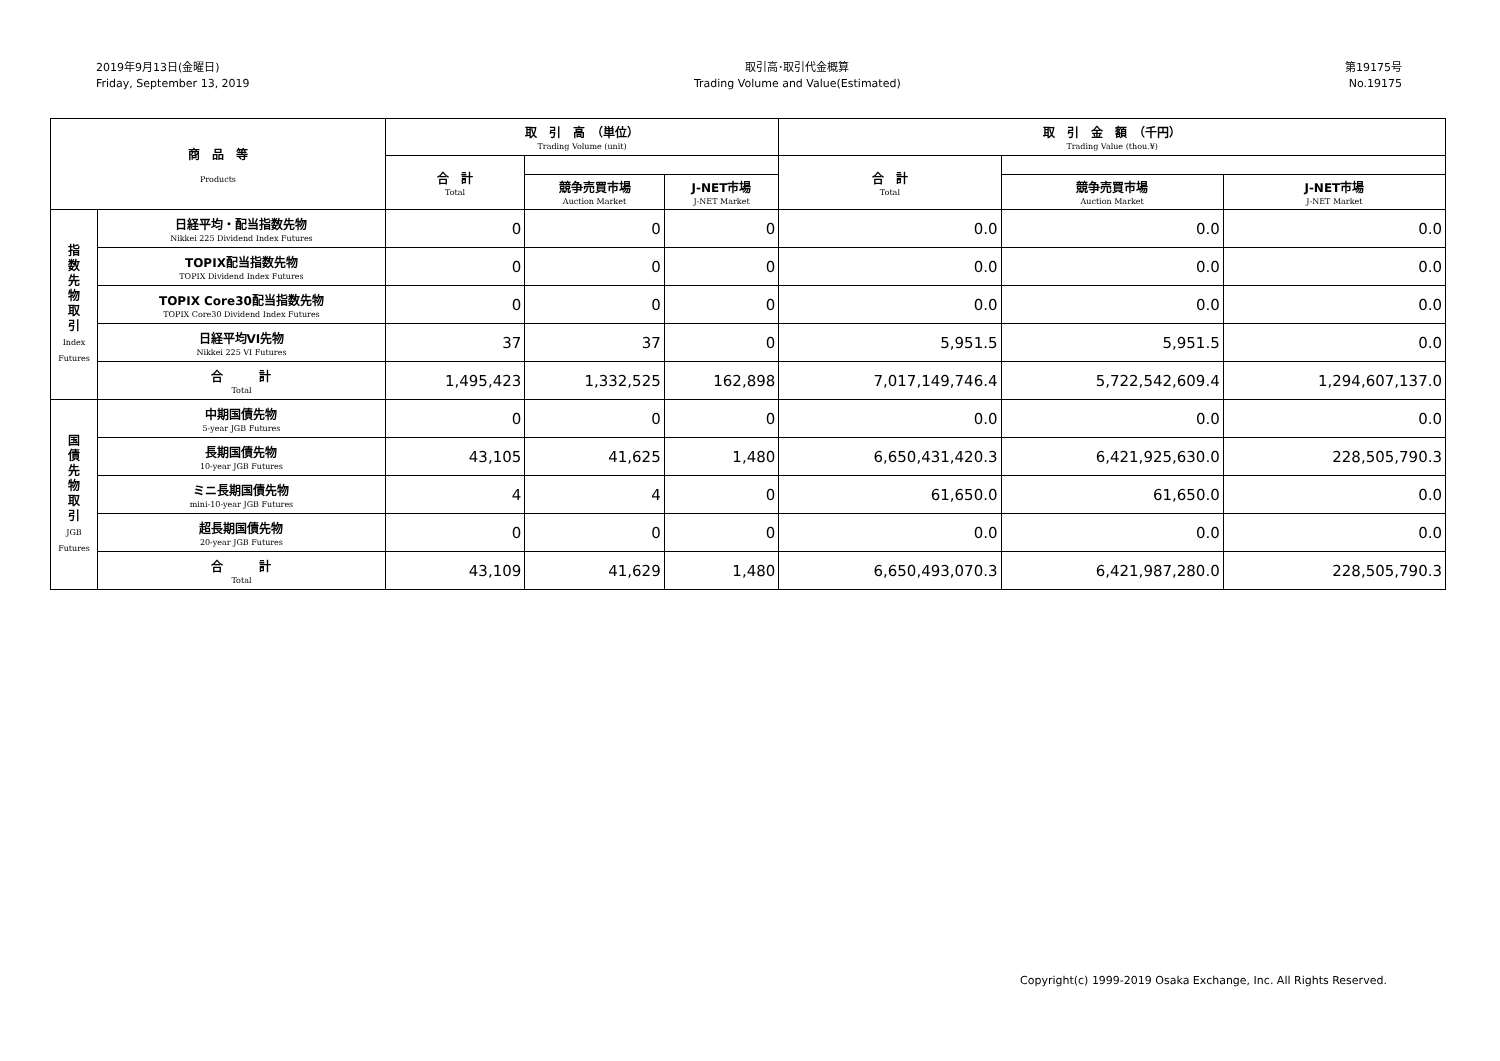2019年9月13日(金曜日)
Friday, September 13, 2019
取引高･取引代金概算
Trading Volume and Value(Estimated)
第19175号
No.19175
| 商 品 等 Products | | 取 引 高 （単位） Trading Volume (unit) | | | 取 引 金 額 （千円） Trading Value (thou.¥) | | |
| --- | --- | --- | --- | --- | --- | --- | --- |
| | | 合 計 Total | | | 合 計 Total | | |
| | | | 競争売買市場 Auction Market | J-NET市場 J-NET Market | | 競争売買市場 Auction Market | J-NET市場 J-NET Market |
| 指 数 先 物 取 引 Index Futures | 日経平均・配当指数先物 Nikkei 225 Dividend Index Futures | 0 | 0 | 0 | 0.0 | 0.0 | 0.0 |
| | TOPIX配当指数先物 TOPIX Dividend Index Futures | 0 | 0 | 0 | 0.0 | 0.0 | 0.0 |
| | TOPIX Core30配当指数先物 TOPIX Core30 Dividend Index Futures | 0 | 0 | 0 | 0.0 | 0.0 | 0.0 |
| | 日経平均VI先物 Nikkei 225 VI Futures | 37 | 37 | 0 | 5,951.5 | 5,951.5 | 0.0 |
| | 合 計 Total | 1,495,423 | 1,332,525 | 162,898 | 7,017,149,746.4 | 5,722,542,609.4 | 1,294,607,137.0 |
| 国 債 先 物 取 引 JGB Futures | 中期国債先物 5-year JGB Futures | 0 | 0 | 0 | 0.0 | 0.0 | 0.0 |
| | 長期国債先物 10-year JGB Futures | 43,105 | 41,625 | 1,480 | 6,650,431,420.3 | 6,421,925,630.0 | 228,505,790.3 |
| | ミニ長期国債先物 mini-10-year JGB Futures | 4 | 4 | 0 | 61,650.0 | 61,650.0 | 0.0 |
| | 超長期国債先物 20-year JGB Futures | 0 | 0 | 0 | 0.0 | 0.0 | 0.0 |
| | 合 計 Total | 43,109 | 41,629 | 1,480 | 6,650,493,070.3 | 6,421,987,280.0 | 228,505,790.3 |
Copyright(c) 1999-2019 Osaka Exchange, Inc. All Rights Reserved.